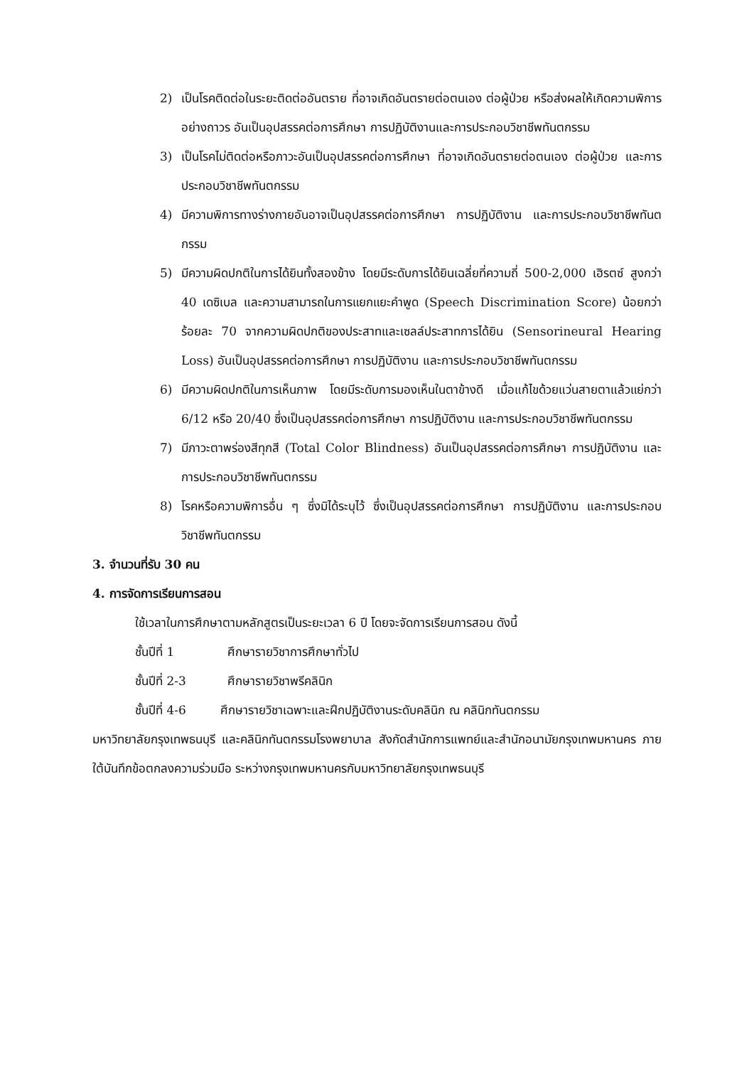2) เป็นโรคติดต่อในระยะติดต่ออันตราย ที่อาจเกิดอันตรายต่อตนเอง ต่อผู้ป่วย หรือส่งผลให้เกิดความพิการอย่างถาวร อันเป็นอุปสรรคต่อการศึกษา การปฏิบัติงานและการประกอบวิชาชีพทันตกรรม
3) เป็นโรคไม่ติดต่อหรือภาวะอันเป็นอุปสรรคต่อการศึกษา ที่อาจเกิดอันตรายต่อตนเอง ต่อผู้ป่วย และการประกอบวิชาชีพทันตกรรม
4) มีความพิการทางร่างกายอันอาจเป็นอุปสรรคต่อการศึกษา การปฏิบัติงาน และการประกอบวิชาชีพทันตกรรม
5) มีความผิดปกติในการได้ยินทั้งสองข้าง โดยมีระดับการได้ยินเฉลี่ยที่ความถี่ 500-2,000 เฮิรตซ์ สูงกว่า 40 เดซิเบล และความสามารถในการแยกแยะคำพูด (Speech Discrimination Score) น้อยกว่าร้อยละ 70 จากความผิดปกติของประสาทและเซลล์ประสาทการได้ยิน (Sensorineural Hearing Loss) อันเป็นอุปสรรคต่อการศึกษา การปฏิบัติงาน และการประกอบวิชาชีพทันตกรรม
6) มีความผิดปกติในการเห็นภาพ โดยมีระดับการมองเห็นในตาข้างดี เมื่อแก้ไขด้วยแว่นสายตาแล้วแย่กว่า 6/12 หรือ 20/40 ซึ่งเป็นอุปสรรคต่อการศึกษา การปฏิบัติงาน และการประกอบวิชาชีพทันตกรรม
7) มีภาวะตาพร่องสีทุกสี (Total Color Blindness) อันเป็นอุปสรรคต่อการศึกษา การปฏิบัติงาน และการประกอบวิชาชีพทันตกรรม
8) โรคหรือความพิการอื่น ๆ ซึ่งมิได้ระบุไว้ ซึ่งเป็นอุปสรรคต่อการศึกษา การปฏิบัติงาน และการประกอบวิชาชีพทันตกรรม
3. จำนวนที่รับ 30 คน
4. การจัดการเรียนการสอน
ใช้เวลาในการศึกษาตามหลักสูตรเป็นระยะเวลา 6 ปี โดยจะจัดการเรียนการสอน ดังนี้
ชั้นปีที่ 1 ศึกษารายวิชาการศึกษาทั่วไป
ชั้นปีที่ 2-3 ศึกษารายวิชาพรีคลินิก
ชั้นปีที่ 4-6 ศึกษารายวิชาเฉพาะและฝึกปฏิบัติงานระดับคลินิก ณ คลินิกทันตกรรม
มหาวิทยาลัยกรุงเทพธนบุรี และคลินิกทันตกรรมโรงพยาบาล สังกัดสำนักการแพทย์และสำนักอนามัยกรุงเทพมหานคร ภายใต้บันทึกข้อตกลงความร่วมมือ ระหว่างกรุงเทพมหานครกับมหาวิทยาลัยกรุงเทพธนบุรี